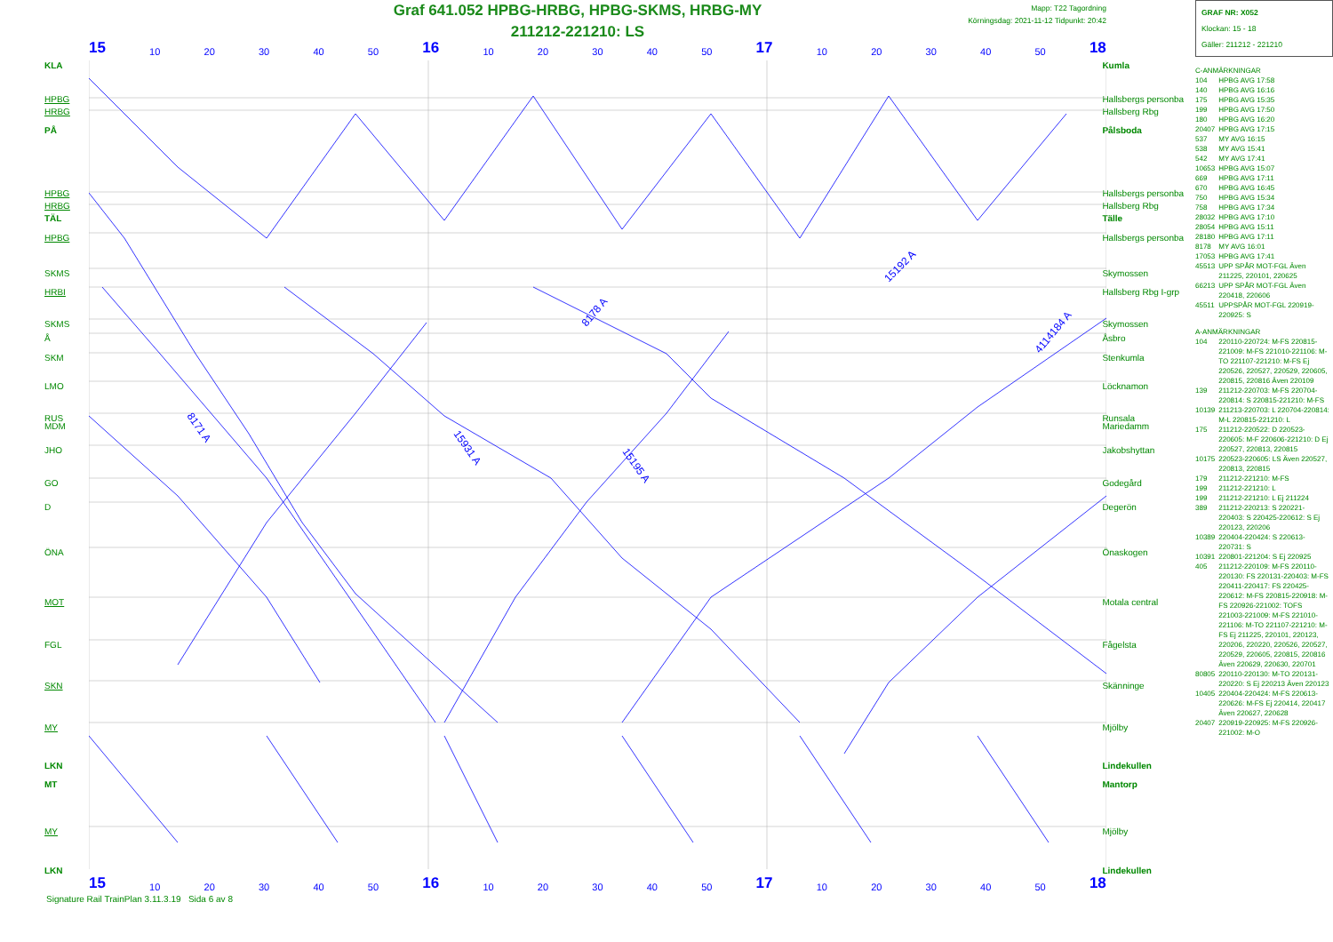Graf 641.052 HPBG-HRBG, HPBG-SKMS, HRBG-MY
211212-221210: LS
Mapp: T22 Tagordning
Körningsdag: 2021-11-12 Tidpunkt: 20:42
15 10 20 30 40 50 16 10 20 30 40 50 17 10 20 30 40 50 18
8171 A
15931 A
15195 A
15192 A
8178 A
4114184 A
KLA Kumla
HPBG Hallsbergs personba
HRBG Hallsberg Rbg
PÅ Pålsboda
HPBG Hallsbergs personba
HRBG Hallsberg Rbg
TÄL Tälle
HPBG Hallsbergs personba
SKMS Skymossen
HRBI Hallsberg Rbg I-grp
SKMS Skymossen
Å Åsbro
SKM Stenkumla
LMO Löcknamon
RUS Runsala
MDM Mariedamm
JHO Jakobshyttan
GO Godegård
D Degerön
ÖNA Önaskogen
MOT Motala central
FGL Fågelsta
SKN Skänninge
MY Mjölby
LKN Lindekullen
MT Mantorp
MY Mjölby
LKN Lindekullen
15 10 20 30 40 50 16 10 20 30 40 50 17 10 20 30 40 50 18
Signature Rail TrainPlan 3.11.3.19 Sida 6 av 8
GRAF NR: X052
Klockan: 15 - 18
Gäller: 211212 - 221210
C-ANMÄRKNINGAR
| 104 | HPBG AVG 17:58 |
| 140 | HPBG AVG 16:16 |
| 175 | HPBG AVG 15:35 |
| 199 | HPBG AVG 17:50 |
| 180 | HPBG AVG 16:20 |
| 20407 | HPBG AVG 17:15 |
| 537 | MY AVG 16:15 |
| 538 | MY AVG 15:41 |
| 542 | MY AVG 17:41 |
| 10653 | HPBG AVG 15:07 |
| 669 | HPBG AVG 17:11 |
| 670 | HPBG AVG 16:45 |
| 750 | HPBG AVG 15:34 |
| 758 | HPBG AVG 17:34 |
| 28032 | HPBG AVG 17:10 |
| 28054 | HPBG AVG 15:11 |
| 28180 | HPBG AVG 17:11 |
| 8178 | MY AVG 16:01 |
| 17053 | HPBG AVG 17:41 |
| 45513 | UPP SPÅR MOT-FGL Även 211225, 220101, 220625 |
| 66213 | UPP SPÅR MOT-FGL Även 220418, 220606 |
| 45511 | UPPSPÅR MOT-FGL 220919-220925: S |
A-ANMÄRKNINGAR
| 104 | 220110-220724: M-FS 220815-221009: M-FS 221010-221106: M-TO 221107-221210: M-FS Ej 220526, 220527, 220529, 220605, 220815, 220816 Även 220109 |
| 139 | 211212-220703: M-FS 220704-220814: S 220815-221210: M-FS |
| 10139 | 211213-220703: L 220704-220814: M-L 220815-221210: L |
| 175 | 211212-220522: D 220523-220605: M-F 220606-221210: D Ej 220527, 220813, 220815 |
| 10175 | 220523-220605: LS Även 220527, 220813, 220815 |
| 179 | 211212-221210: M-FS |
| 199 | 211212-221210: L |
| 199 | 211212-221210: L Ej 211224 |
| 389 | 211212-220213: S 220221-220403: S 220425-220612: S Ej 220123, 220206 |
| 10389 | 220404-220424: S 220613-220731: S |
| 10391 | 220801-221204: S Ej 220925 |
| 405 | 211212-220109: M-FS 220110-220130: FS 220131-220403: M-FS 220411-220417: FS 220425-220612: M-FS 220815-220918: M-FS 220926-221002: TOFS 221003-221009: M-FS 221010-221106: M-TO 221107-221210: M-FS Ej 211225, 220101, 220123, 220206, 220220, 220526, 220527, 220529, 220605, 220815, 220816 Även 220629, 220630, 220701 |
| 80805 | 220110-220130: M-TO 220131-220220: S Ej 220213 Även 220123 |
| 10405 | 220404-220424: M-FS 220613-220626: M-FS Ej 220414, 220417 Även 220627, 220628 |
| 20407 | 220919-220925: M-FS 220926-221002: M-O |